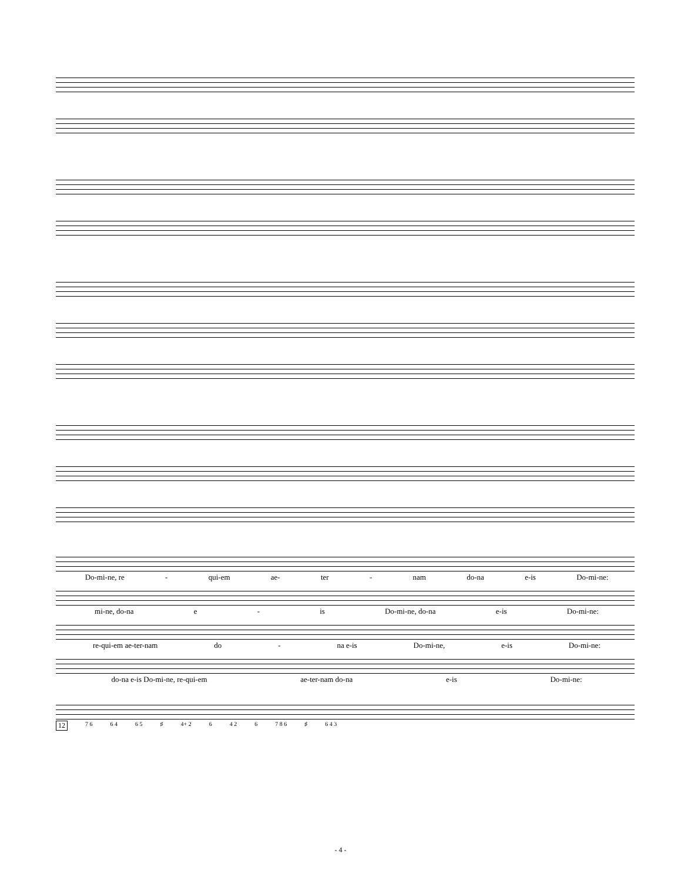Do-mi-ne, re - qui-em ae- ter - nam do-na e-is Do-mi-ne:
mi-ne, do-na e - is Do-mi-ne, do-na e-is Do-mi-ne:
re-qui-em ae-ter-nam do - na e-is Do-mi-ne, e-is Do-mi-ne:
do-na e-is Do-mi-ne, re-qui-em ae-ter-nam do-na e-is Do-mi-ne:
12 7 6 6 4 6 5 ♯ 4+ 2 6 4 2 6 7 8 6 ♯ 6 4 3
- 4 -